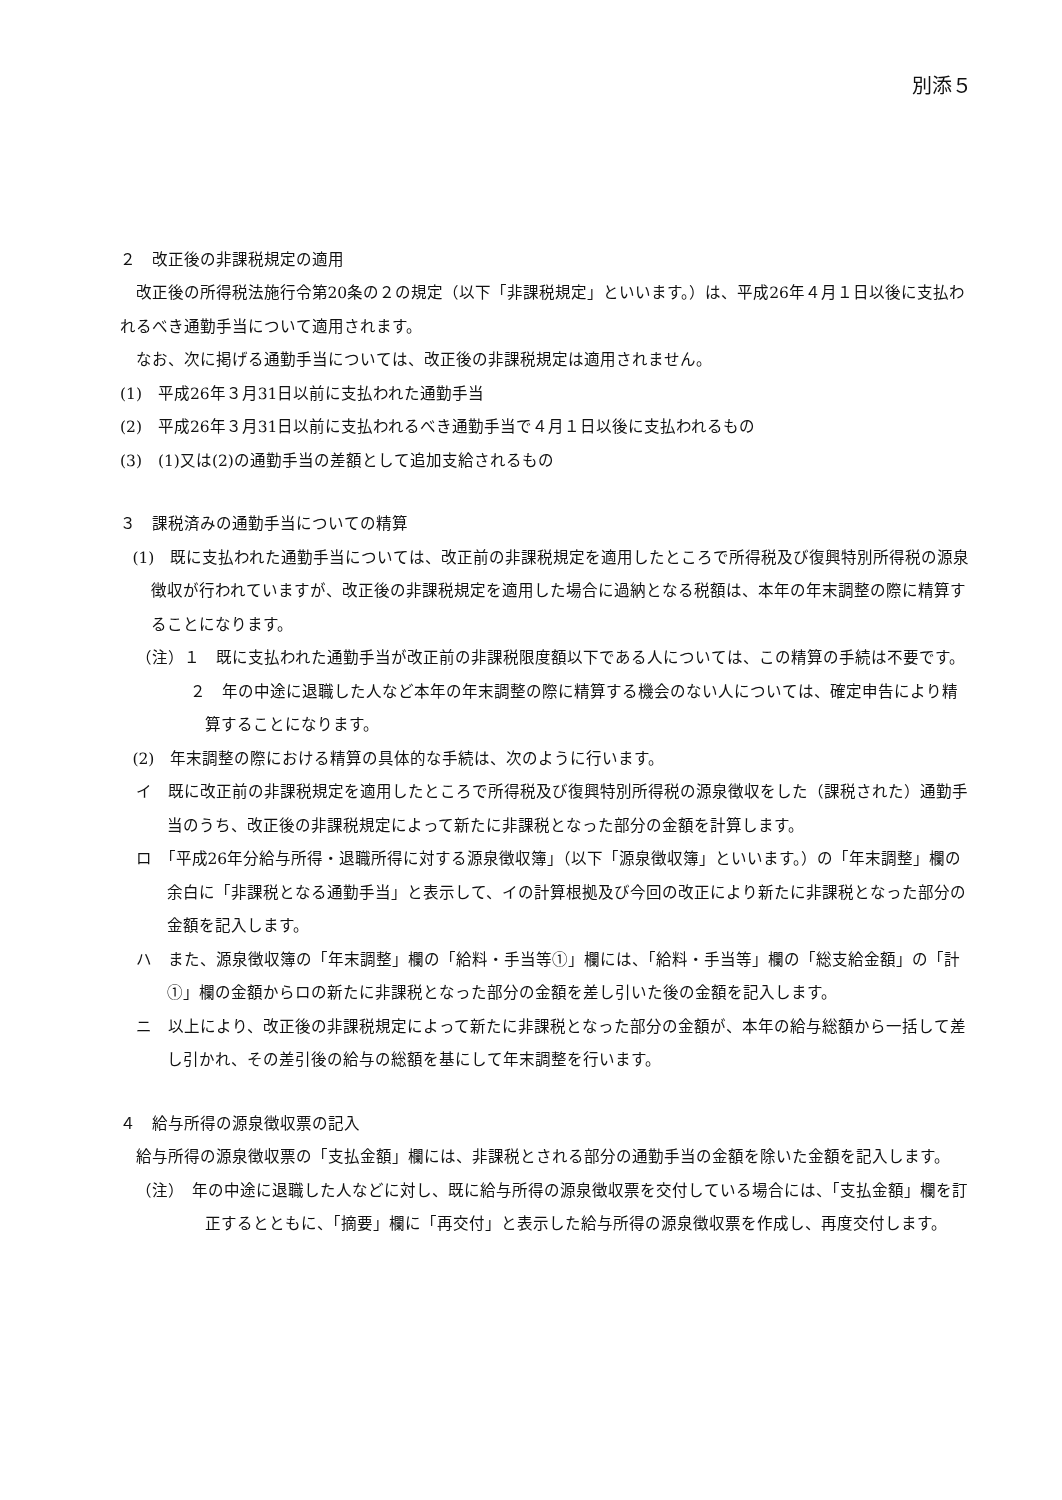別添５
２　改正後の非課税規定の適用
改正後の所得税法施行令第20条の２の規定（以下「非課税規定」といいます。）は、平成26年４月１日以後に支払われるべき通勤手当について適用されます。
なお、次に掲げる通勤手当については、改正後の非課税規定は適用されません。
(1)　平成26年３月31日以前に支払われた通勤手当
(2)　平成26年３月31日以前に支払われるべき通勤手当で４月１日以後に支払われるもの
(3)　(1)又は(2)の通勤手当の差額として追加支給されるもの
３　課税済みの通勤手当についての精算
(1)　既に支払われた通勤手当については、改正前の非課税規定を適用したところで所得税及び復興特別所得税の源泉徴収が行われていますが、改正後の非課税規定を適用した場合に過納となる税額は、本年の年末調整の際に精算することになります。
（注）１　既に支払われた通勤手当が改正前の非課税限度額以下である人については、この精算の手続は不要です。
２　年の中途に退職した人など本年の年末調整の際に精算する機会のない人については、確定申告により精算することになります。
(2)　年末調整の際における精算の具体的な手続は、次のように行います。
イ　既に改正前の非課税規定を適用したところで所得税及び復興特別所得税の源泉徴収をした（課税された）通勤手当のうち、改正後の非課税規定によって新たに非課税となった部分の金額を計算します。
ロ　「平成26年分給与所得・退職所得に対する源泉徴収簿」（以下「源泉徴収簿」といいます。）の「年末調整」欄の余白に「非課税となる通勤手当」と表示して、イの計算根拠及び今回の改正により新たに非課税となった部分の金額を記入します。
ハ　また、源泉徴収簿の「年末調整」欄の「給料・手当等①」欄には、「給料・手当等」欄の「総支給金額」の「計①」欄の金額からロの新たに非課税となった部分の金額を差し引いた後の金額を記入します。
ニ　以上により、改正後の非課税規定によって新たに非課税となった部分の金額が、本年の給与総額から一括して差し引かれ、その差引後の給与の総額を基にして年末調整を行います。
４　給与所得の源泉徴収票の記入
給与所得の源泉徴収票の「支払金額」欄には、非課税とされる部分の通勤手当の金額を除いた金額を記入します。
（注）　年の中途に退職した人などに対し、既に給与所得の源泉徴収票を交付している場合には、「支払金額」欄を訂正するとともに、「摘要」欄に「再交付」と表示した給与所得の源泉徴収票を作成し、再度交付します。